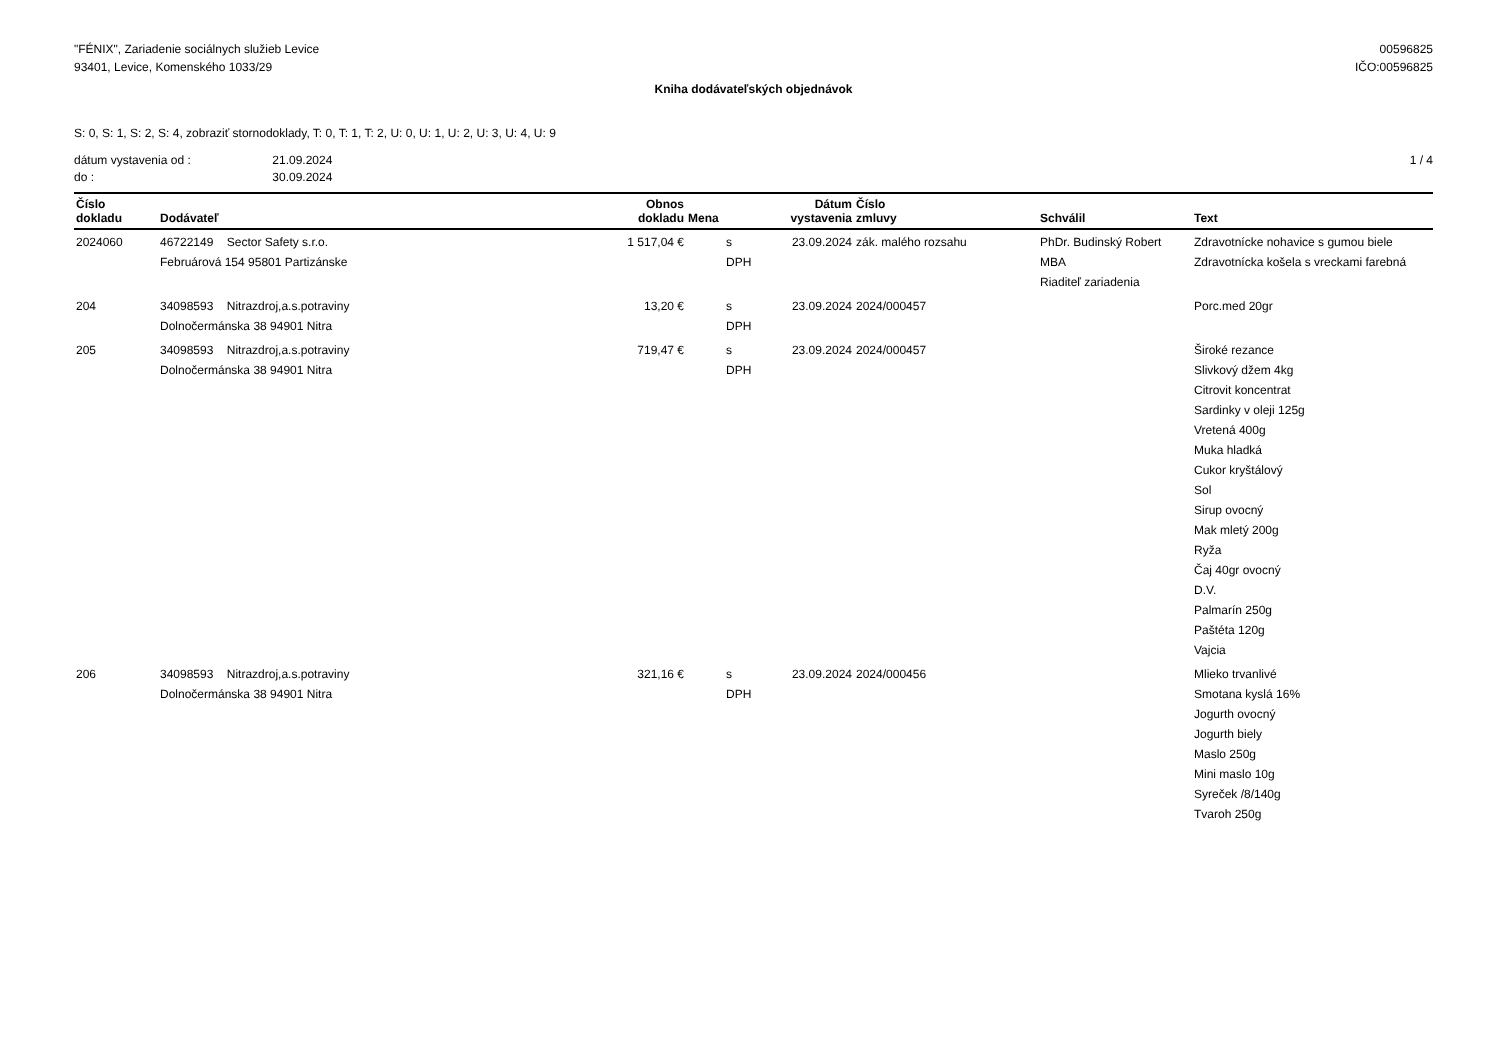"FÉNIX", Zariadenie sociálnych služieb Levice
93401, Levice, Komenského 1033/29
00596825
IČO:00596825
Kniha dodávateľských objednávok
S: 0, S: 1, S: 2, S: 4, zobraziť stornodoklady, T: 0, T: 1, T: 2, U: 0, U: 1, U: 2, U: 3, U: 4, U: 9
dátum vystavenia od : 21.09.2024
do : 30.09.2024
1 / 4
| Číslo dokladu | Dodávateľ | Obnos dokladu | Mena | Dátum vystavenia | Číslo zmluvy | Schválil | Text |
| --- | --- | --- | --- | --- | --- | --- | --- |
| 2024060 | 46722149 Sector Safety s.r.o. Februárová 154 95801 Partizánske | 1 517,04 € | s DPH | 23.09.2024 | zák. malého rozsahu | PhDr. Budinský Robert MBA Riaditeľ zariadenia | Zdravotnícke nohavice s gumou biele Zdravotnícka košela s vreckami farebná |
| 204 | 34098593 Nitrazdroj,a.s.potraviny Dolnočermánska 38 94901 Nitra | 13,20 € | s DPH | 23.09.2024 | 2024/000457 | | Porc.med 20gr |
| 205 | 34098593 Nitrazdroj,a.s.potraviny Dolnočermánska 38 94901 Nitra | 719,47 € | s DPH | 23.09.2024 | 2024/000457 | | Široké rezance Slivkový džem 4kg Citrovit koncentrat Sardinky v oleji 125g Vretená 400g Muka hladká Cukor kryštálový Sol Sirup ovocný Mak mletý 200g Ryža Čaj 40gr ovocný D.V. Palmarín 250g Paštéta 120g Vajcia |
| 206 | 34098593 Nitrazdroj,a.s.potraviny Dolnočermánska 38 94901 Nitra | 321,16 € | s DPH | 23.09.2024 | 2024/000456 | | Mlieko trvanlivé Smotana kyslá 16% Jogurth ovocný Jogurth biely Maslo 250g Mini maslo 10g Syreček /8/140g Tvaroh 250g |